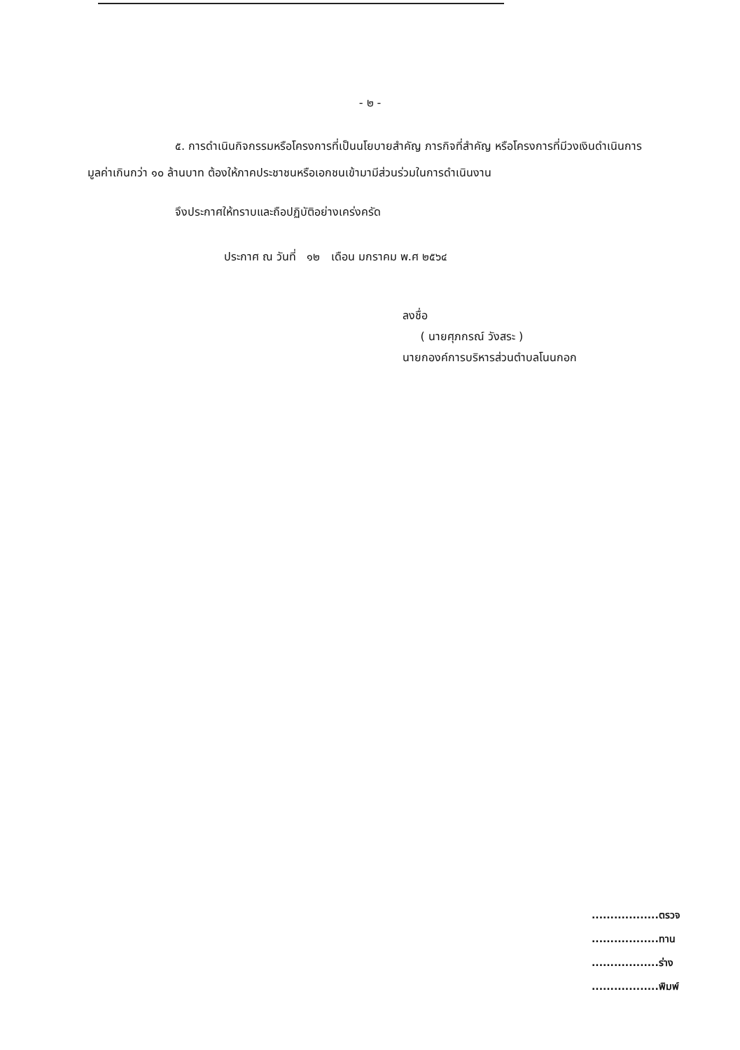- ๒ -
๕. การดำเนินกิจกรรมหรือโครงการที่เป็นนโยบายสำคัญ ภารกิจที่สำคัญ หรือโครงการที่มีวงเงินดำเนินการมูลค่าเกินกว่า ๑๐ ล้านบาท ต้องให้ภาคประชาชนหรือเอกชนเข้ามามีส่วนร่วมในการดำเนินงาน
จึงประกาศให้ทราบและถือปฏิบัติอย่างเคร่งครัด
ประกาศ ณ วันที่ ๑๒ เดือน มกราคม พ.ศ ๒๕๖๔
ลงชื่อ
( นายศุภกรณ์ วังสระ )
นายกองค์การบริหารส่วนตำบลโนนกอก
..................ตรวจ
..................ทาน
..................ร่าง
..................พิมพ์